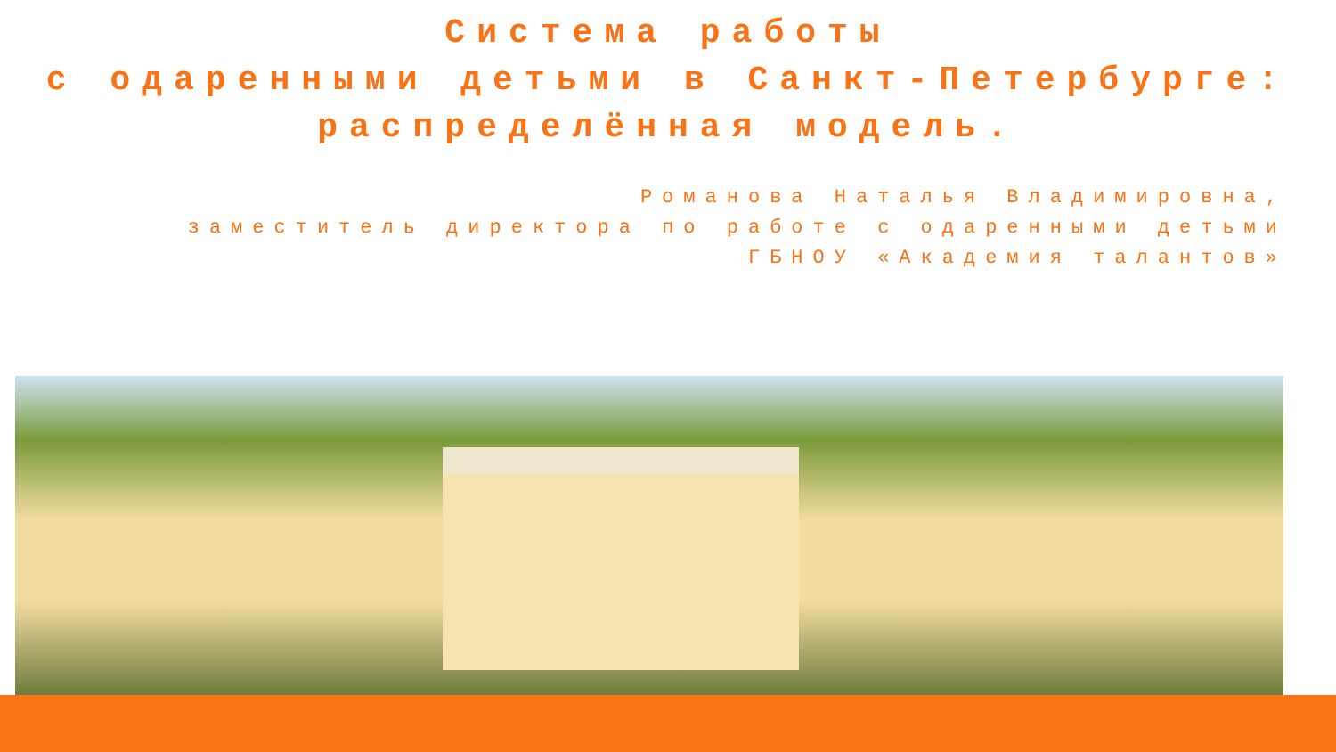Система работы
с одаренными детьми в Санкт-Петербурге:
распределённая модель.
Романова Наталья Владимировна,
заместитель директора по работе с одаренными детьми
ГБНОУ «Академия талантов»